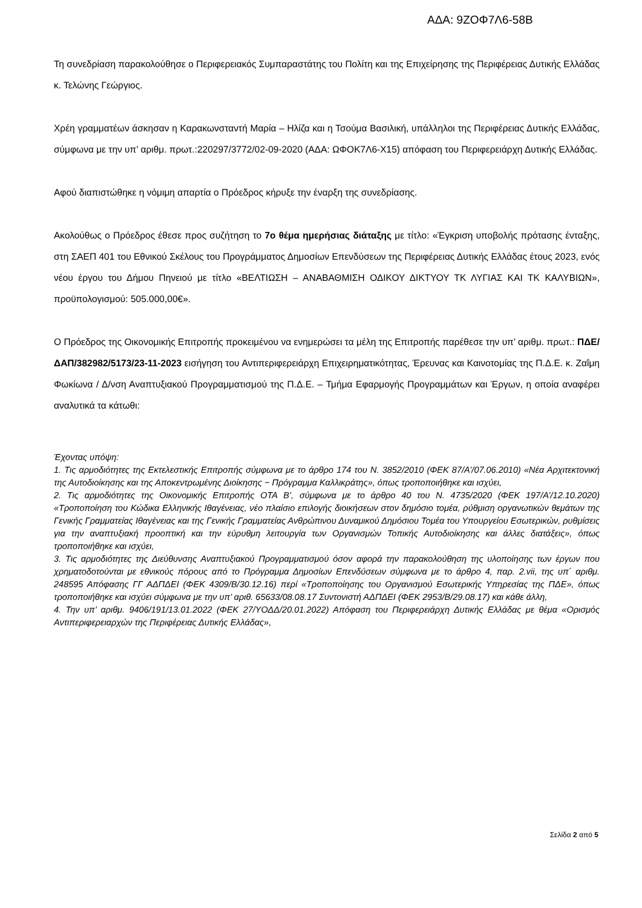ΑΔΑ: 9ΖΟΦ7Λ6-58Β
Τη συνεδρίαση παρακολούθησε ο Περιφερειακός Συμπαραστάτης του Πολίτη και της Επιχείρησης της Περιφέρειας Δυτικής Ελλάδας κ. Τελώνης Γεώργιος.
Χρέη γραμματέων άσκησαν η Καρακωνσταντή Μαρία – Ηλίζα και η Τσούμα Βασιλική, υπάλληλοι της Περιφέρειας Δυτικής Ελλάδας, σύμφωνα με την υπ’ αριθμ. πρωτ.:220297/3772/02-09-2020 (ΑΔΑ: ΩΦΟΚ7Λ6-Χ15) απόφαση του Περιφερειάρχη Δυτικής Ελλάδας.
Αφού διαπιστώθηκε η νόμιμη απαρτία ο Πρόεδρος κήρυξε την έναρξη της συνεδρίασης.
Ακολούθως ο Πρόεδρος έθεσε προς συζήτηση το 7ο θέμα ημερήσιας διάταξης με τίτλο: «Έγκριση υποβολής πρότασης ένταξης, στη ΣΑΕΠ 401 του Εθνικού Σκέλους του Προγράμματος Δημοσίων Επενδύσεων της Περιφέρειας Δυτικής Ελλάδας έτους 2023, ενός νέου έργου του Δήμου Πηνειού με τίτλο «ΒΕΛΤΙΩΣΗ – ΑΝΑΒΑΘΜΙΣΗ ΟΔΙΚΟΥ ΔΙΚΤΥΟΥ ΤΚ ΛΥΓΙΑΣ ΚΑΙ ΤΚ ΚΑΛΥΒΙΩΝ», προϋπολογισμού: 505.000,00€».
Ο Πρόεδρος της Οικονομικής Επιτροπής προκειμένου να ενημερώσει τα μέλη της Επιτροπής παρέθεσε την υπ’ αριθμ. πρωτ.: ΠΔΕ/ΔΑΠ/382982/5173/23-11-2023 εισήγηση του Αντιπεριφερειάρχη Επιχειρηματικότητας, Έρευνας και Καινοτομίας της Π.Δ.Ε. κ. Ζαΐμη Φωκίωνα / Δ/νση Αναπτυξιακού Προγραμματισμού της Π.Δ.Ε. – Τμήμα Εφαρμογής Προγραμμάτων και Έργων, η οποία αναφέρει αναλυτικά τα κάτωθι:
Έχοντας υπόψη:
1. Τις αρμοδιότητες της Εκτελεστικής Επιτροπής σύμφωνα με το άρθρο 174 του Ν. 3852/2010 (ΦΕΚ 87/Α’/07.06.2010) «Νέα Αρχιτεκτονική της Αυτοδιοίκησης και της Αποκεντρωμένης Διοίκησης − Πρόγραμμα Καλλικράτης», όπως τροποποιήθηκε και ισχύει,
2. Τις αρμοδιότητες της Οικονομικής Επιτροπής ΟΤΑ Β’, σύμφωνα με το άρθρο 40 του Ν. 4735/2020 (ΦΕΚ 197/Α’/12.10.2020) «Τροποποίηση του Κώδικα Ελληνικής Ιθαγένειας, νέο πλαίσιο επιλογής διοικήσεων στον δημόσιο τομέα, ρύθμιση οργανωτικών θεμάτων της Γενικής Γραμματείας Ιθαγένειας και της Γενικής Γραμματείας Ανθρώπινου Δυναμικού Δημόσιου Τομέα του Υπουργείου Εσωτερικών, ρυθμίσεις για την αναπτυξιακή προοπτική και την εύρυθμη λειτουργία των Οργανισμών Τοπικής Αυτοδιοίκησης και άλλες διατάξεις», όπως τροποποιήθηκε και ισχύει,
3. Τις αρμοδιότητες της Διεύθυνσης Αναπτυξιακού Προγραμματισμού όσον αφορά την παρακολούθηση της υλοποίησης των έργων που χρηματοδοτούνται με εθνικούς πόρους από το Πρόγραμμα Δημοσίων Επενδύσεων σύμφωνα με το άρθρο 4, παρ. 2.vii, της υπ΄ αριθμ. 248595 Απόφασης ΓΓ ΑΔΠΔΕΙ (ΦΕΚ 4309/Β/30.12.16) περί «Τροποποίησης του Οργανισμού Εσωτερικής Υπηρεσίας της ΠΔΕ», όπως τροποποιήθηκε και ισχύει σύμφωνα με την υπ’ αριθ. 65633/08.08.17 Συντονιστή ΑΔΠΔΕΙ (ΦΕΚ 2953/Β/29.08.17) και κάθε άλλη,
4. Την υπ’ αριθμ. 9406/191/13.01.2022 (ΦΕΚ 27/ΥΟΔΔ/20.01.2022) Απόφαση του Περιφερειάρχη Δυτικής Ελλάδας με θέμα «Ορισμός Αντιπεριφερειαρχών της Περιφέρειας Δυτικής Ελλάδας»,
Σελίδα 2 από 5